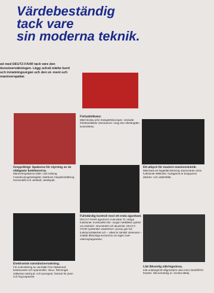Värdebeständig
tack vare
sin moderna teknik.
ed med DEUTZ-FAHR tack vare den tionsövervakningen. Lägg också märke bord och inmatningsorgan och den ut- ment och manöverspakar.
Förbattidikator.
Med Dickey-john hastighetskompen- serande förbattindikator (extrautrust- ning) kan såmängden kontrolleras.
Greppriktigt: Spakarna för styrning av de viktigaste funktionerna.
Manöverspakarna sitter i rätt ordning: Framdrivningshastighet, skärbord, haspelinställning horisontellt och vertikalt, vaselspak.
Ett utbyck för modern manöverteknik.
Med bara en fingerlätt beröring manövreras vissa funktioner elektriskt. Nutagarna är knapparna däcken- och vattenfälla.
Fullständig kontroll med ett enda ögonkast.
DEUTZ-FAHR agrotronic övervakar 21 viktiga funktioner. Eventuella stör- ningar meddelas optiskt via centralin- strumentet och akustiskt. DEUTZ-FAHR-systemets växelström- princip ger full funktionssäkerhet och – vilket är särskilt intressant – snabbt åtkomliga kontroll av sin egen över- vakningsapparatur.
Elektronisk varvtalsövervakning.
För övervakning av varvtalen hos skakanord, kastavvaren och spannmåls- skruv. Störningar indikeras med ljud- och ljussignal. Garanti för jämn och hög kapacitet.
Lätt åtkomlig säkringsdosa.
Inte undangömd någonstans utan inom räckhåll för föraren. Servicevänlig in i minsta detalj.